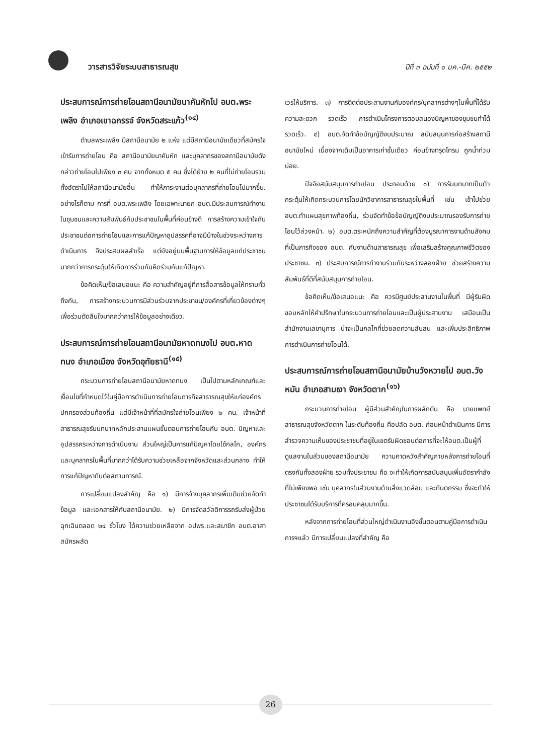วารสารวิจัยระบบสาธารณสุข ปีที่ ๓ ฉบับที่ ๑ มค.-มีค. ๒๕๕๒
ประสบการณ์การถ่ายโอนสถานีอนามัยนาคันหักไป อบต.พระเพลิง อำเภอเขาฉกรรจ์ จังหวัดสระแก้ว<sup>(๑๔)</sup>
ตำบลพระเพลิง มีสถานีอนามัย ๒ แห่ง แต่มีสถานีอนามัยเดียวที่สมัครใจเข้ารับการถ่ายโอน คือ สถานีอนามัยนาคันหัก และบุคลากรของสถานีอนามัยดังกล่าวถ่ายโอนไปเพียง ๓ คน จากทั้งหมด ๕ คน ซึ่งได้ย้าย ๒ คนที่ไม่ถ่ายโอนรวมทั้งอัตราไปให้สถานีอนามัยอื่น ทำให้ภาระงานต่อบุคลากรที่ถ่ายโอนไปมากขึ้น. อย่างไรก็ตาม การที่ อบต.พระเพลิง โดยเฉพาะนายก อบต.มีประสบการณ์ทำงานในชุมชนและความสัมพันธ์กับประชาชนในพื้นที่ค่อนข้างดี การสร้างความเข้าใจกับประชาชนต่อการถ่ายโอนและการแก้ปัญหาอุปสรรคที่อาจมีบ้างในช่วงระหว่างการดำเนินการ จึงประสบผลสำเร็จ แต่ยังอยู่บนพื้นฐานการให้ข้อมูลแก่ประชาชนมากกว่าการกระตุ้นให้เกิดการร่วมกันคิดร่วมกันแก้ปัญหา.
ข้อคิดเห็น/ข้อเสนอแนะ คือ ความสำคัญอยู่ที่การสื่อสารข้อมูลให้ทราบทั่วถึงกัน, การสร้างกระบวนการมีส่วนร่วมจากประชาชน/องค์กรที่เกี่ยวข้องต่างๆ เพื่อร่วมตัดสินใจมากกว่าการให้ข้อมูลอย่างเดียว.
ประสบการณ์การถ่ายโอนสถานีอนามัยหาดทนงไป อบต.หาดทนง อำเภอเมือง จังหวัดอุทัยธานี<sup>(๑๕)</sup>
กระบวนการถ่ายโอนสถานีอนามัยหาดทนง เป็นไปตามหลักเกณฑ์และเงื่อนไขที่กำหนดไว้ในคู่มือการดำเนินการถ่ายโอนภารกิจสาธารณสุขให้แก่องค์กรปกครองส่วนท้องถิ่น แต่มีเจ้าหน้าที่ที่สมัครใจถ่ายโอนเพียง ๒ คน. เจ้าหน้าที่สาธารณสุขรับบทบาทหลักประสานแผนขั้นตอนการถ่ายโอนกับ อบต. ปัญหาและอุปสรรคระหว่างการดำเนินงาน ส่วนใหญ่เป็นการแก้ปัญหาโดยใช้กลไก, องค์กร และบุคลากรในพื้นที่มากกว่าได้รับความช่วยเหลือจากจังหวัดและส่วนกลาง ทำให้การแก้ปัญหาทันต่อสถานการณ์.
การเปลี่ยนแปลงสำคัญ คือ ๑) มีการจ้างบุคลากรเพิ่มเติมช่วยจัดทำข้อมูล และเอกสารให้กับสถานีอนามัย. ๒) มีการจัดสวัสดิการรถรับส่งผู้ป่วยฉุกเฉินตลอด ๒๔ ชั่วโมง ได้ความช่วยเหลือจาก อปพร.และสมาชิก อบต.อาสาสมัครผลัด
เวรให้บริการ. ๓) การติดต่อประสานงานกับองค์กร/บุคลากรต่างๆในพื้นที่ได้รับความสะดวก รวดเร็ว การดำเนินโครงการตอบสนองปัญหาของชุมชนทำได้รวดเร็ว. ๔) อบต.จัดทำข้อบัญญัติงบประมาณ สนับสนุนการก่อสร้างสถานีอนามัยใหม่ เนื่องจากเดิมเป็นอาคารเก่าชั้นเดียว ค่อนข้างทรุดโทรม ถูกน้ำท่วมบ่อย.
ปัจจัยสนับสนุนการถ่ายโอน ประกอบด้วย ๑) การรับบทบาทเป็นตัวกระตุ้นให้เกิดกระบวนการโดยนักวิชาการสาธารณสุขในพื้นที่ เช่น เข้าไปช่วย อบต.ทำแผนสุขภาพท้องถิ่น, ร่วมจัดทำข้อข้อบัญญัติงบประมาณรองรับการถ่ายโอนไว้ล่วงหน้า. ๒) อบต.ตระหนักถึงความสำคัญที่ต้องบูรณาการงานด้านสังคมที่เป็นภารกิจของ อบต. กับงานด้านสาธารณสุข เพื่อเสริมสร้างคุณภาพชีวิตของประชาชน. ๓) ประสบการณ์การทำงานร่วมกันระหว่างสองฝ่าย ช่วยสร้างความสัมพันธ์ที่ดีที่สนับสนุนการถ่ายโอน.
ข้อคิดเห็น/ข้อเสนอแนะ คือ ควรมีศูนย์ประสานงานในพื้นที่ มีผู้รับผิดชอบหลักให้คำปรึกษาในกระบวนการถ่ายโอนและเป็นผู้ประสานงาน เสมือนเป็นสำนักงานเลขานุการ น่าจะเป็นกลไกที่ช่วยลดความสับสน และเพิ่มประสิทธิภาพการดำเนินการถ่ายโอนได้.
ประสบการณ์การถ่ายโอนสถานีอนามัยบ้านวังหวายไป อบต.วังหมัน อำเภอสามเงา จังหวัดตาก<sup>(๑๖)</sup>
กระบวนการถ่ายโอน ผู้มีส่วนสำคัญในการผลักดัน คือ นายแพทย์สาธารณสุขจังหวัดตาก ในระดับท้องถิ่น คือปลัด อบต. ก่อนหน้าดำเนินการ มีการสำรวจความเห็นของประชาชนที่อยู่ในเขตรับผิดชอบต่อการที่จะให้อบต.เป็นผู้ที่ดูแลงานในส่วนของสถานีอนามัย ความคาดหวังสำคัญภายหลังการถ่ายโอนที่ตรงกันทั้งสองฝ่าย รวมทั้งประชาชน คือ จะทำให้เกิดการสนับสนุนเพิ่มอัตรากำลังที่ไม่เพียงพอ เช่น บุคลากรในส่วนงานด้านสิ่งแวดล้อม และทันตกรรม ซึ่งจะทำให้ประชาชนได้รับบริการที่ครอบคลุมมากขึ้น.
หลังจากการถ่ายโอนที่ส่วนใหญ่ดำเนินงานอิงขั้นตอนตามคู่มือการดำเนินการฯแล้ว มีการเปลี่ยนแปลงที่สำคัญ คือ
26